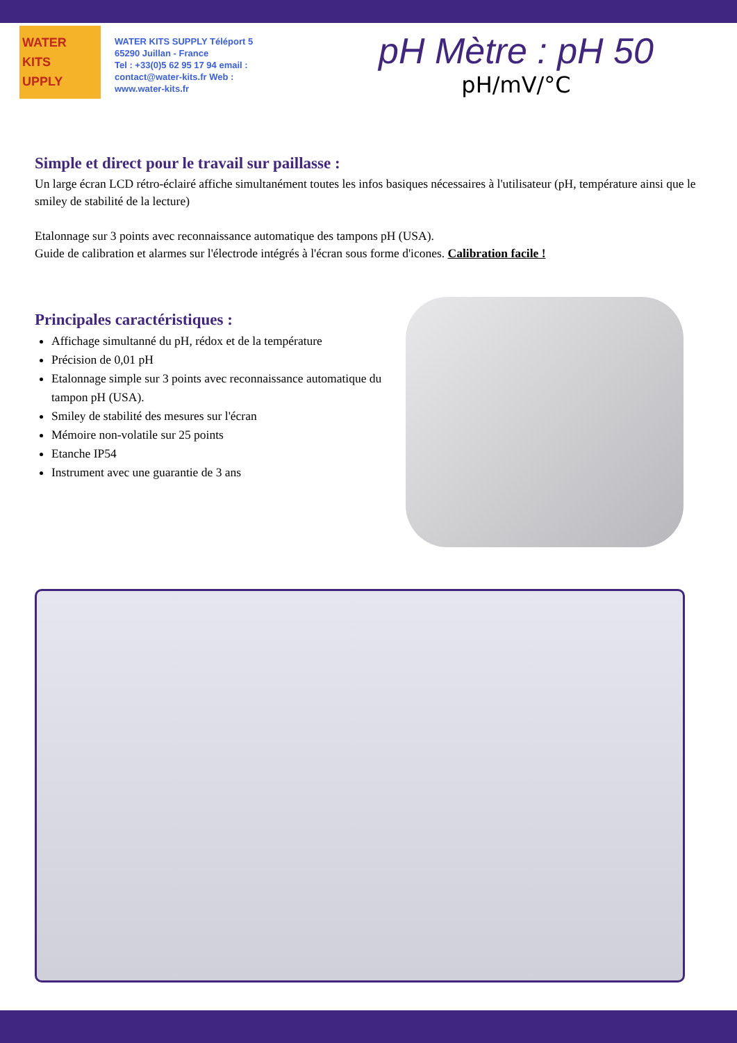WATER
KITS
UPPLY
WATER KITS SUPPLY Téléport 5
65290 Juillan - France
Tel : +33(0)5 62 95 17 94 email :
contact@water-kits.fr Web :
www.water-kits.fr
pH Mètre : pH 50
pH/mV/°C
Simple et direct pour le travail sur paillasse :
Un large écran LCD rétro-éclairé affiche simultanément toutes les infos basiques nécessaires à l'utilisateur (pH, température ainsi que le smiley de stabilité de la lecture)
Etalonnage sur 3 points avec reconnaissance automatique des tampons pH (USA).
Guide de calibration et alarmes sur l'électrode intégrés à l'écran sous forme d'icones. Calibration facile !
Principales caractéristiques :
Affichage simultanné du pH, rédox et de la température
Précision de 0,01 pH
Etalonnage simple sur 3 points avec reconnaissance automatique du tampon pH (USA).
Smiley de stabilité des mesures sur l'écran
Mémoire non-volatile sur 25 points
Etanche IP54
Instrument avec une guarantie de 3 ans